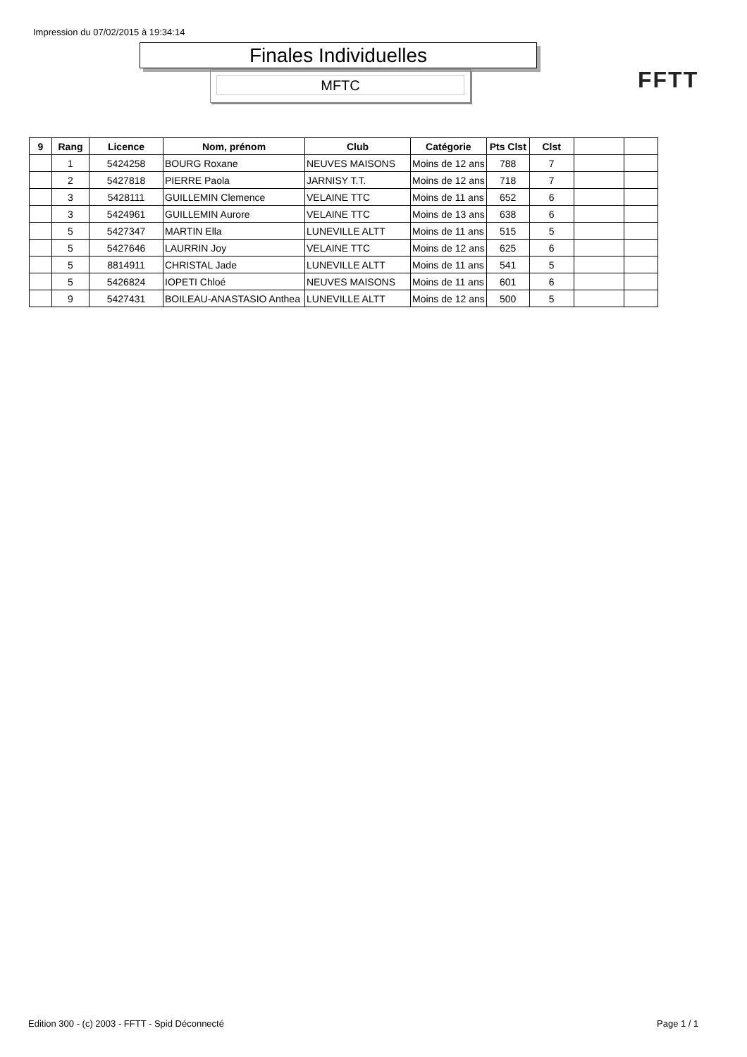Impression du 07/02/2015 à 19:34:14
Finales Individuelles
MFTC FFTT
| 9 | Rang | Licence | Nom, prénom | Club | Catégorie | Pts Clst | Clst | | |
| --- | --- | --- | --- | --- | --- | --- | --- | --- | --- |
| | 1 | 5424258 | BOURG Roxane | NEUVES MAISONS | Moins de 12 ans | 788 | 7 | | |
| | 2 | 5427818 | PIERRE Paola | JARNISY T.T. | Moins de 12 ans | 718 | 7 | | |
| | 3 | 5428111 | GUILLEMIN Clemence | VELAINE TTC | Moins de 11 ans | 652 | 6 | | |
| | 3 | 5424961 | GUILLEMIN Aurore | VELAINE TTC | Moins de 13 ans | 638 | 6 | | |
| | 5 | 5427347 | MARTIN Ella | LUNEVILLE ALTT | Moins de 11 ans | 515 | 5 | | |
| | 5 | 5427646 | LAURRIN Joy | VELAINE TTC | Moins de 12 ans | 625 | 6 | | |
| | 5 | 8814911 | CHRISTAL Jade | LUNEVILLE ALTT | Moins de 11 ans | 541 | 5 | | |
| | 5 | 5426824 | IOPETI Chloé | NEUVES MAISONS | Moins de 11 ans | 601 | 6 | | |
| | 9 | 5427431 | BOILEAU-ANASTASIO Anthea | LUNEVILLE ALTT | Moins de 12 ans | 500 | 5 | | |
Edition 300 - (c) 2003 - FFTT - Spid Déconnecté
Page 1 / 1